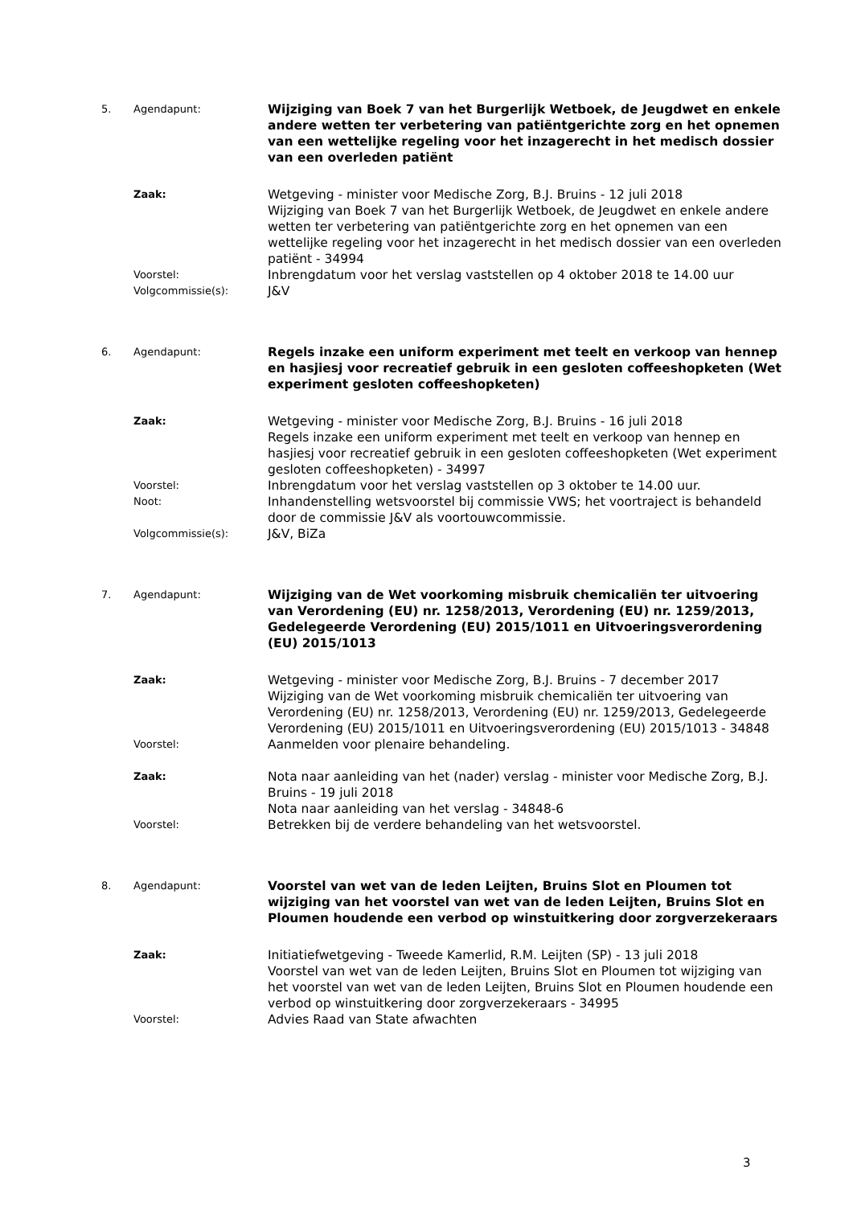5. Agendapunt:
Wijziging van Boek 7 van het Burgerlijk Wetboek, de Jeugdwet en enkele andere wetten ter verbetering van patiëntgerichte zorg en het opnemen van een wettelijke regeling voor het inzagerecht in het medisch dossier van een overleden patiënt
Zaak:
Wetgeving - minister voor Medische Zorg, B.J. Bruins - 12 juli 2018
Wijziging van Boek 7 van het Burgerlijk Wetboek, de Jeugdwet en enkele andere wetten ter verbetering van patiëntgerichte zorg en het opnemen van een wettelijke regeling voor het inzagerecht in het medisch dossier van een overleden patiënt - 34994
Voorstel:
Inbrengdatum voor het verslag vaststellen op 4 oktober 2018 te 14.00 uur
Volgcommissie(s):
J&V
6. Agendapunt:
Regels inzake een uniform experiment met teelt en verkoop van hennep en hasjiesj voor recreatief gebruik in een gesloten coffeeshopketen (Wet experiment gesloten coffeeshopketen)
Zaak:
Wetgeving - minister voor Medische Zorg, B.J. Bruins - 16 juli 2018
Regels inzake een uniform experiment met teelt en verkoop van hennep en hasjiesj voor recreatief gebruik in een gesloten coffeeshopketen (Wet experiment gesloten coffeeshopketen) - 34997
Voorstel:
Inbrengdatum voor het verslag vaststellen op 3 oktober te 14.00 uur.
Noot:
Inhandenstelling wetsvoorstel bij commissie VWS; het voortraject is behandeld door de commissie J&V als voortouwcommissie.
Volgcommissie(s):
J&V, BiZa
7. Agendapunt:
Wijziging van de Wet voorkoming misbruik chemicaliën ter uitvoering van Verordening (EU) nr. 1258/2013, Verordening (EU) nr. 1259/2013, Gedelegeerde Verordening (EU) 2015/1011 en Uitvoeringsverordening (EU) 2015/1013
Zaak:
Wetgeving - minister voor Medische Zorg, B.J. Bruins - 7 december 2017
Wijziging van de Wet voorkoming misbruik chemicaliën ter uitvoering van Verordening (EU) nr. 1258/2013, Verordening (EU) nr. 1259/2013, Gedelegeerde Verordening (EU) 2015/1011 en Uitvoeringsverordening (EU) 2015/1013 - 34848
Voorstel:
Aanmelden voor plenaire behandeling.
Zaak:
Nota naar aanleiding van het (nader) verslag - minister voor Medische Zorg, B.J. Bruins - 19 juli 2018
Nota naar aanleiding van het verslag - 34848-6
Voorstel:
Betrekken bij de verdere behandeling van het wetsvoorstel.
8. Agendapunt:
Voorstel van wet van de leden Leijten, Bruins Slot en Ploumen tot wijziging van het voorstel van wet van de leden Leijten, Bruins Slot en Ploumen houdende een verbod op winstuitkering door zorgverzekeraars
Zaak:
Initiatiefwetgeving - Tweede Kamerlid, R.M. Leijten (SP) - 13 juli 2018
Voorstel van wet van de leden Leijten, Bruins Slot en Ploumen tot wijziging van het voorstel van wet van de leden Leijten, Bruins Slot en Ploumen houdende een verbod op winstuitkering door zorgverzekeraars - 34995
Voorstel:
Advies Raad van State afwachten
3